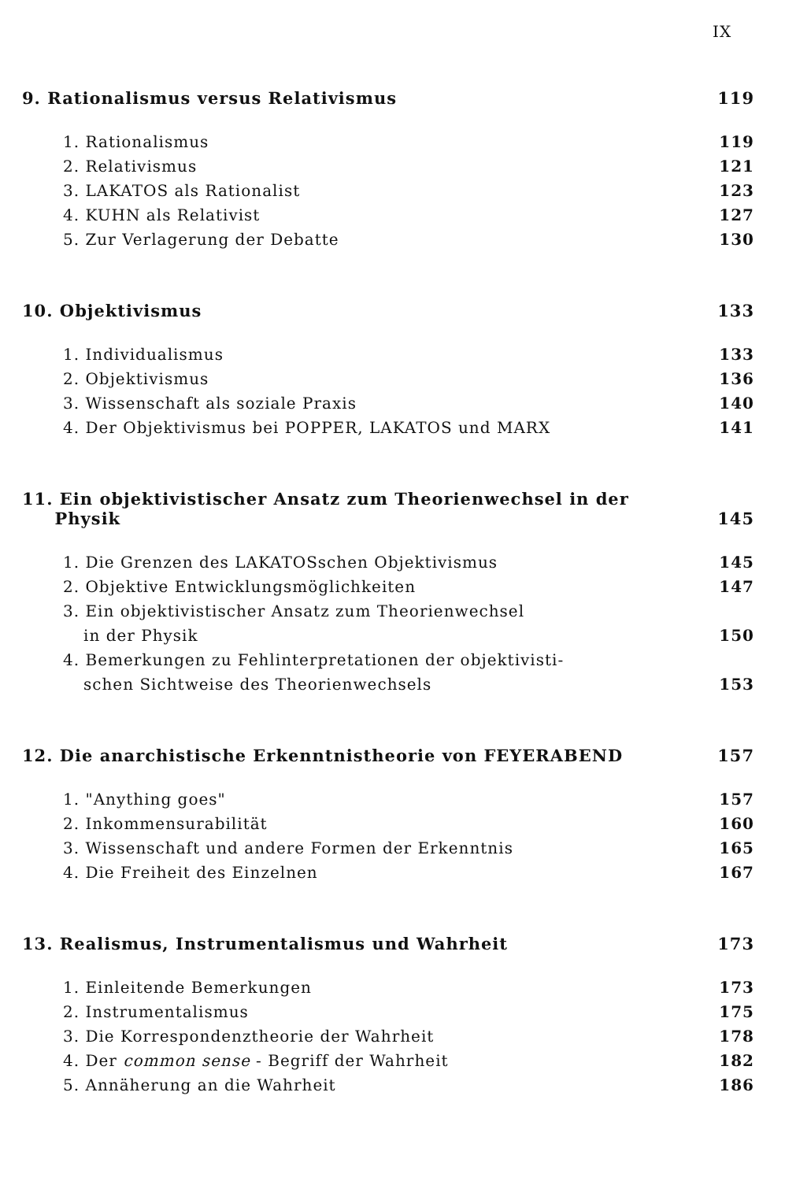IX
9. Rationalismus versus Relativismus 119
1. Rationalismus 119
2. Relativismus 121
3. LAKATOS als Rationalist 123
4. KUHN als Relativist 127
5. Zur Verlagerung der Debatte 130
10. Objektivismus 133
1. Individualismus 133
2. Objektivismus 136
3. Wissenschaft als soziale Praxis 140
4. Der Objektivismus bei POPPER, LAKATOS und MARX 141
11. Ein objektivistischer Ansatz zum Theorienwechsel in der
Physik 145
1. Die Grenzen des LAKATOSschen Objektivismus 145
2. Objektive Entwicklungsmöglichkeiten 147
3. Ein objektivistischer Ansatz zum Theorienwechsel
in der Physik 150
4. Bemerkungen zu Fehlinterpretationen der objektivisti-
schen Sichtweise des Theorienwechsels 153
12. Die anarchistische Erkenntnistheorie von FEYERABEND 157
1. "Anything goes" 157
2. Inkommensurabilität 160
3. Wissenschaft und andere Formen der Erkenntnis 165
4. Die Freiheit des Einzelnen 167
13. Realismus, Instrumentalismus und Wahrheit 173
1. Einleitende Bemerkungen 173
2. Instrumentalismus 175
3. Die Korrespondenztheorie der Wahrheit 178
4. Der common sense - Begriff der Wahrheit 182
5. Annäherung an die Wahrheit 186